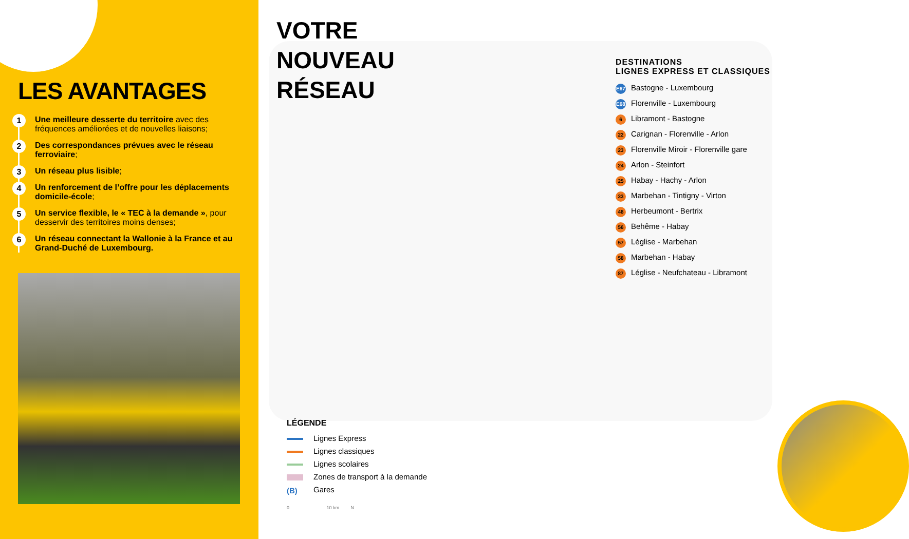LES AVANTAGES
1 Une meilleure desserte du territoire avec des fréquences améliorées et de nouvelles liaisons;
2 Des correspondances prévues avec le réseau ferroviaire;
3 Un réseau plus lisible;
4 Un renforcement de l’offre pour les déplacements domicile-école;
5 Un service flexible, le « TEC à la demande », pour desservir des territoires moins denses;
6 Un réseau connectant la Wallonie à la France et au Grand-Duché de Luxembourg.
VOTRE
NOUVEAU
RÉSEAU
DESTINATIONS
LIGNES EXPRESS ET CLASSIQUES
E67 Bastogne - Luxembourg
E68 Florenville - Luxembourg
6 Libramont - Bastogne
22 Carignan - Florenville - Arlon
23 Florenville Miroir - Florenville gare
24 Arlon - Steinfort
25 Habay - Hachy - Arlon
33 Marbehan - Tintigny - Virton
48 Herbeumont - Bertrix
56 Behême - Habay
57 Léglise - Marbehan
58 Marbehan - Habay
87 Léglise - Neufchateau - Libramont
LÉGENDE
Lignes Express
Lignes classiques
Lignes scolaires
Zones de transport à la demande
(B) Gares
0 10 km N